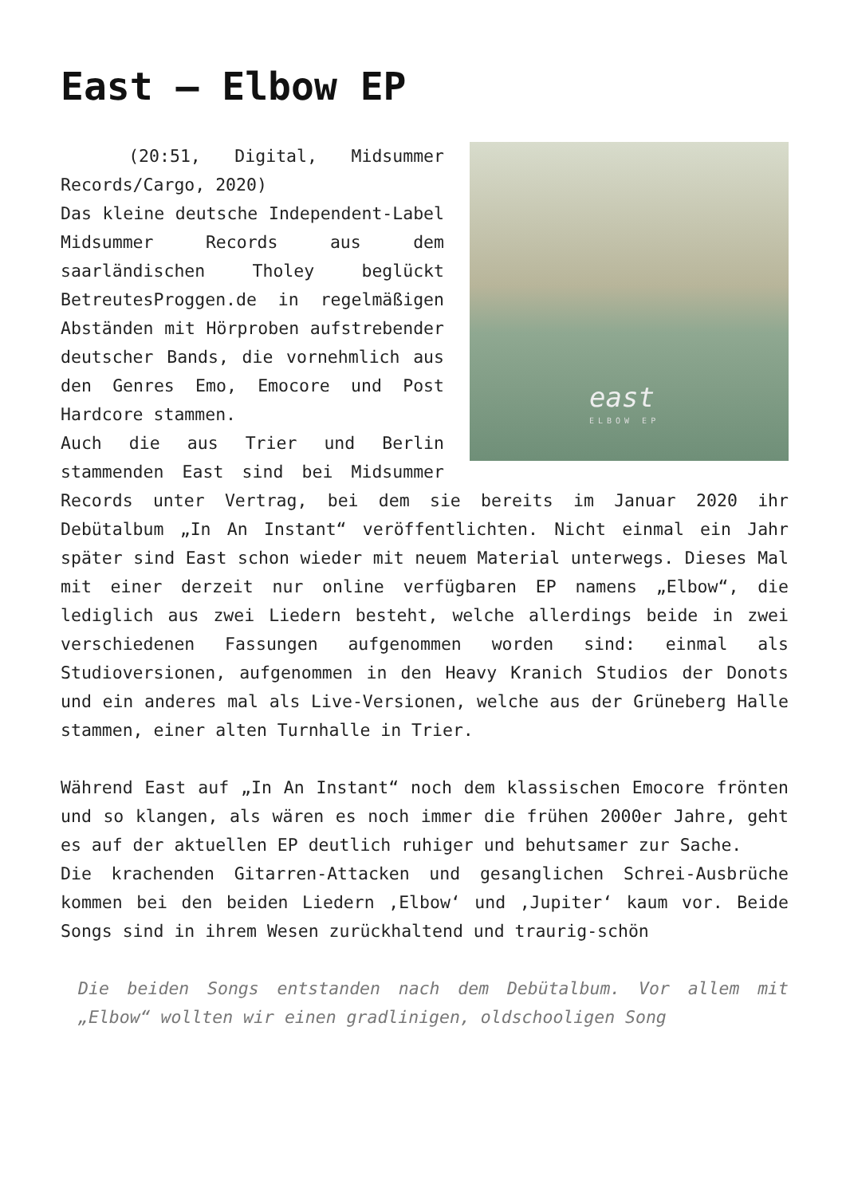East – Elbow EP
east
ELBOW EP
(20:51, Digital, Midsummer Records/Cargo, 2020)
Das kleine deutsche Independent-Label Midsummer Records aus dem saarländischen Tholey beglückt BetreutesProggen.de in regelmäßigen Abständen mit Hörproben aufstrebender deutscher Bands, die vornehmlich aus den Genres Emo, Emocore und Post Hardcore stammen.
Auch die aus Trier und Berlin stammenden East sind bei Midsummer Records unter Vertrag, bei dem sie bereits im Januar 2020 ihr Debütalbum „In An Instant“ veröffentlichten. Nicht einmal ein Jahr später sind East schon wieder mit neuem Material unterwegs. Dieses Mal mit einer derzeit nur online verfügbaren EP namens „Elbow“, die lediglich aus zwei Liedern besteht, welche allerdings beide in zwei verschiedenen Fassungen aufgenommen worden sind: einmal als Studioversionen, aufgenommen in den Heavy Kranich Studios der Donots und ein anderes mal als Live-Versionen, welche aus der Grüneberg Halle stammen, einer alten Turnhalle in Trier.
Während East auf „In An Instant“ noch dem klassischen Emocore frönten und so klangen, als wären es noch immer die frühen 2000er Jahre, geht es auf der aktuellen EP deutlich ruhiger und behutsamer zur Sache.
Die krachenden Gitarren-Attacken und gesanglichen Schrei-Ausbrüche kommen bei den beiden Liedern ‚Elbow‘ und ‚Jupiter‘ kaum vor. Beide Songs sind in ihrem Wesen zurückhaltend und traurig-schön
Die beiden Songs entstanden nach dem Debütalbum. Vor allem mit „Elbow“ wollten wir einen gradlinigen, oldschooligen Song